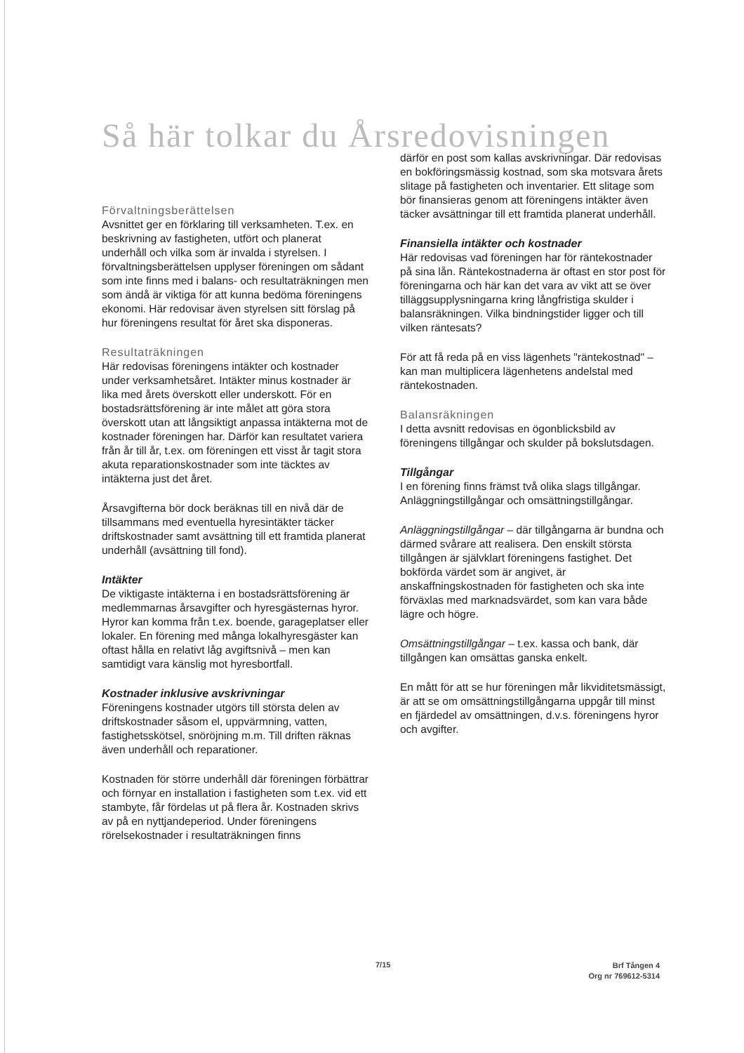Så här tolkar du Årsredovisningen
Förvaltningsberättelsen
Avsnittet ger en förklaring till verksamheten. T.ex. en beskrivning av fastigheten, utfört och planerat underhåll och vilka som är invalda i styrelsen. I förvaltningsberättelsen upplyser föreningen om sådant som inte finns med i balans- och resultaträkningen men som ändå är viktiga för att kunna bedöma föreningens ekonomi. Här redovisar även styrelsen sitt förslag på hur föreningens resultat för året ska disponeras.
Resultaträkningen
Här redovisas föreningens intäkter och kostnader under verksamhetsåret. Intäkter minus kostnader är lika med årets överskott eller underskott. För en bostadsrättsförening är inte målet att göra stora överskott utan att långsiktigt anpassa intäkterna mot de kostnader föreningen har. Därför kan resultatet variera från år till år, t.ex. om föreningen ett visst år tagit stora akuta reparationskostnader som inte täcktes av intäkterna just det året.
Årsavgifterna bör dock beräknas till en nivå där de tillsammans med eventuella hyresintäkter täcker driftskostnader samt avsättning till ett framtida planerat underhåll (avsättning till fond).
Intäkter
De viktigaste intäkterna i en bostadsrättsförening är medlemmarnas årsavgifter och hyresgästernas hyror. Hyror kan komma från t.ex. boende, garageplatser eller lokaler. En förening med många lokalhyresgäster kan oftast hålla en relativt låg avgiftsnivå – men kan samtidigt vara känslig mot hyresbortfall.
Kostnader inklusive avskrivningar
Föreningens kostnader utgörs till största delen av driftskostnader såsom el, uppvärmning, vatten, fastighetsskötsel, snöröjning m.m. Till driften räknas även underhåll och reparationer.
Kostnaden för större underhåll där föreningen förbättrar och förnyar en installation i fastigheten som t.ex. vid ett stambyte, får fördelas ut på flera år. Kostnaden skrivs av på en nyttjandeperiod. Under föreningens rörelsekostnader i resultaträkningen finns
därför en post som kallas avskrivningar. Där redovisas en bokföringsmässig kostnad, som ska motsvara årets slitage på fastigheten och inventarier. Ett slitage som bör finansieras genom att föreningens intäkter även täcker avsättningar till ett framtida planerat underhåll.
Finansiella intäkter och kostnader
Här redovisas vad föreningen har för räntekostnader på sina lån. Räntekostnaderna är oftast en stor post för föreningarna och här kan det vara av vikt att se över tilläggsupplysningarna kring långfristiga skulder i balansräkningen. Vilka bindningstider ligger och till vilken räntesats?
För att få reda på en viss lägenhets "räntekostnad" – kan man multiplicera lägenhetens andelstal med räntekostnaden.
Balansräkningen
I detta avsnitt redovisas en ögonblicksbild av föreningens tillgångar och skulder på bokslutsdagen.
Tillgångar
I en förening finns främst två olika slags tillgångar. Anläggningstillgångar och omsättningstillgångar.
Anläggningstillgångar – där tillgångarna är bundna och därmed svårare att realisera. Den enskilt största tillgången är självklart föreningens fastighet. Det bokförda värdet som är angivet, är anskaffningskostnaden för fastigheten och ska inte förväxlas med marknadsvärdet, som kan vara både lägre och högre.
Omsättningstillgångar – t.ex. kassa och bank, där tillgången kan omsättas ganska enkelt.
En mått för att se hur föreningen mår likviditetsmässigt, är att se om omsättningstillgångarna uppgår till minst en fjärdedel av omsättningen, d.v.s. föreningens hyror och avgifter.
7/15
Brf Tången 4
Org nr 769612-5314